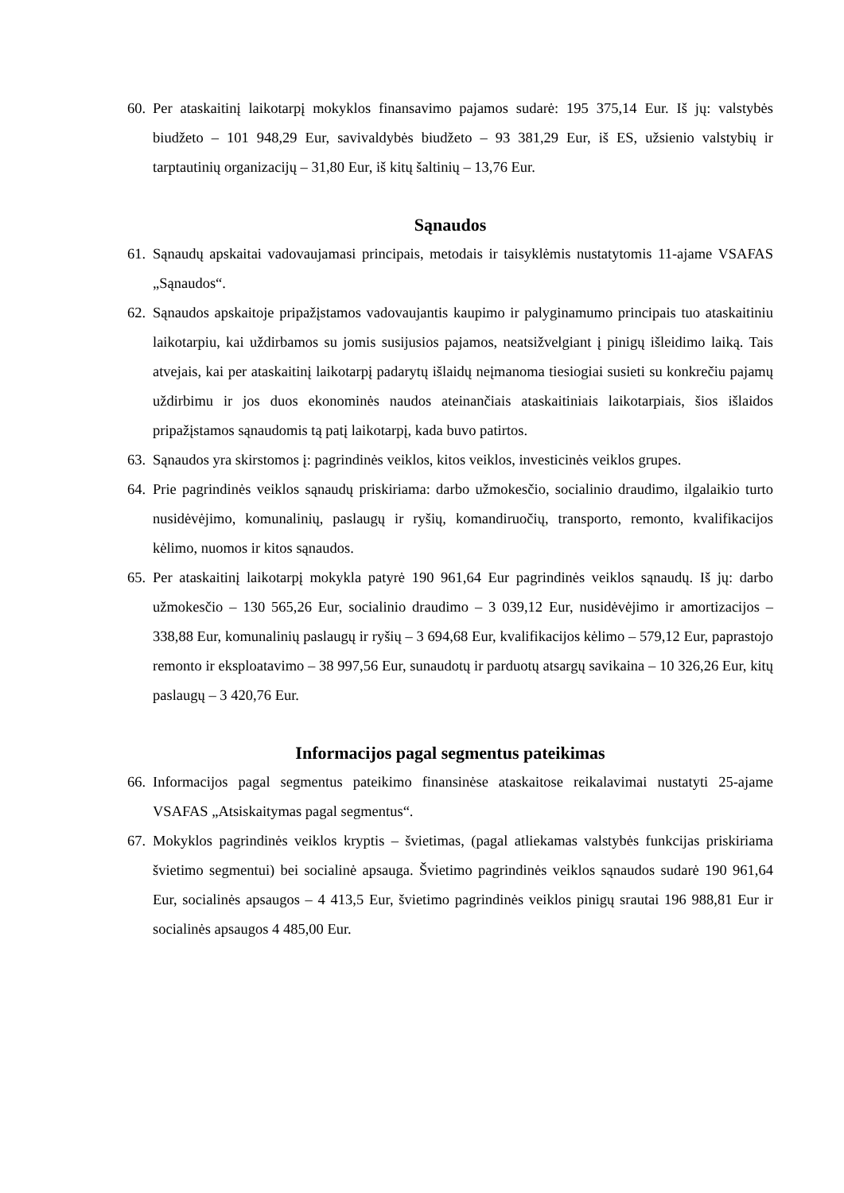60. Per ataskaitinį laikotarpį mokyklos finansavimo pajamos sudarė: 195 375,14 Eur. Iš jų: valstybės biudžeto – 101 948,29 Eur, savivaldybės biudžeto – 93 381,29 Eur, iš ES, užsienio valstybių ir tarptautinių organizacijų – 31,80 Eur, iš kitų šaltinių – 13,76 Eur.
Sąnaudos
61. Sąnaudų apskaitai vadovaujamasi principais, metodais ir taisyklėmis nustatytomis 11-ajame VSAFAS „Sąnaudos“.
62. Sąnaudos apskaitoje pripažįstamos vadovaujantis kaupimo ir palyginamumo principais tuo ataskaitiniu laikotarpiu, kai uždirbamos su jomis susijusios pajamos, neatsižvelgiant į pinigų išleidimo laiką. Tais atvejais, kai per ataskaitinį laikotarpį padarytų išlaidų neįmanoma tiesiogiai susieti su konkrečiu pajamų uždirbimu ir jos duos ekonominės naudos ateinančiais ataskaitiniais laikotarpiais, šios išlaidos pripažįstamos sąnaudomis tą patį laikotarpį, kada buvo patirtos.
63. Sąnaudos yra skirstomos į: pagrindinės veiklos, kitos veiklos, investicinės veiklos grupes.
64. Prie pagrindinės veiklos sąnaudų priskiriama: darbo užmokesčio, socialinio draudimo, ilgalaikio turto nusidėvėjimo, komunalinių, paslaugų ir ryšių, komandiruočių, transporto, remonto, kvalifikacijos kėlimo, nuomos ir kitos sąnaudos.
65. Per ataskaitinį laikotarpį mokykla patyrė 190 961,64 Eur pagrindinės veiklos sąnaudų. Iš jų: darbo užmokesčio – 130 565,26 Eur, socialinio draudimo – 3 039,12 Eur, nusidėvėjimo ir amortizacijos – 338,88 Eur, komunalinių paslaugų ir ryšių – 3 694,68 Eur, kvalifikacijos kėlimo – 579,12 Eur, paprastojo remonto ir eksploatavimo – 38 997,56 Eur, sunaudotų ir parduotų atsargų savikaina – 10 326,26 Eur, kitų paslaugų – 3 420,76 Eur.
Informacijos pagal segmentus pateikimas
66. Informacijos pagal segmentus pateikimo finansinėse ataskaitose reikalavimai nustatyti 25-ajame VSAFAS „Atsiskaitymas pagal segmentus“.
67. Mokyklos pagrindinės veiklos kryptis – švietimas, (pagal atliekamas valstybės funkcijas priskiriama švietimo segmentui) bei socialinė apsauga. Švietimo pagrindinės veiklos sąnaudos sudarė 190 961,64 Eur, socialinės apsaugos – 4 413,5 Eur, švietimo pagrindinės veiklos pinigų srautai 196 988,81 Eur ir socialinės apsaugos 4 485,00 Eur.